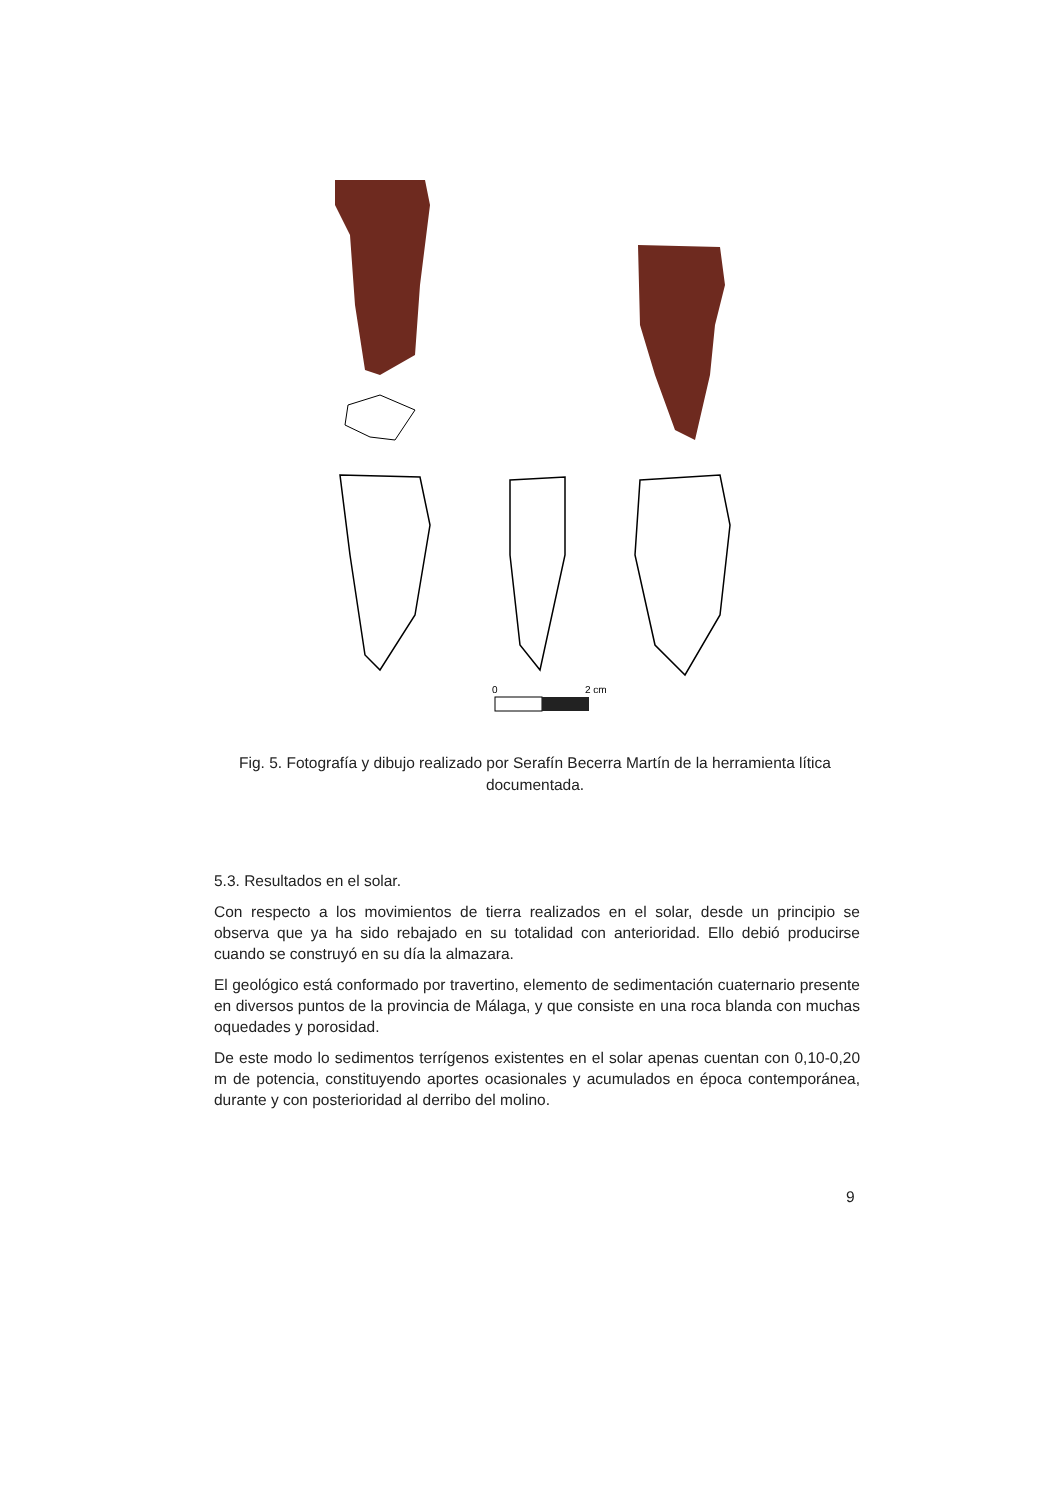0
2 cm
Fig. 5. Fotografía y dibujo realizado por Serafín Becerra Martín de la herramienta lítica documentada.
5.3. Resultados en el solar.
Con respecto a los movimientos de tierra realizados en el solar, desde un principio se observa que ya ha sido rebajado en su totalidad con anterioridad. Ello debió producirse cuando se construyó en su día la almazara.
El geológico está conformado por travertino, elemento de sedimentación cuaternario presente en diversos puntos de la provincia de Málaga, y que consiste en una roca blanda con muchas oquedades y porosidad.
De este modo lo sedimentos terrígenos existentes en el solar apenas cuentan con 0,10-0,20 m de potencia, constituyendo aportes ocasionales y acumulados en época contemporánea, durante y con posterioridad al derribo del molino.
9